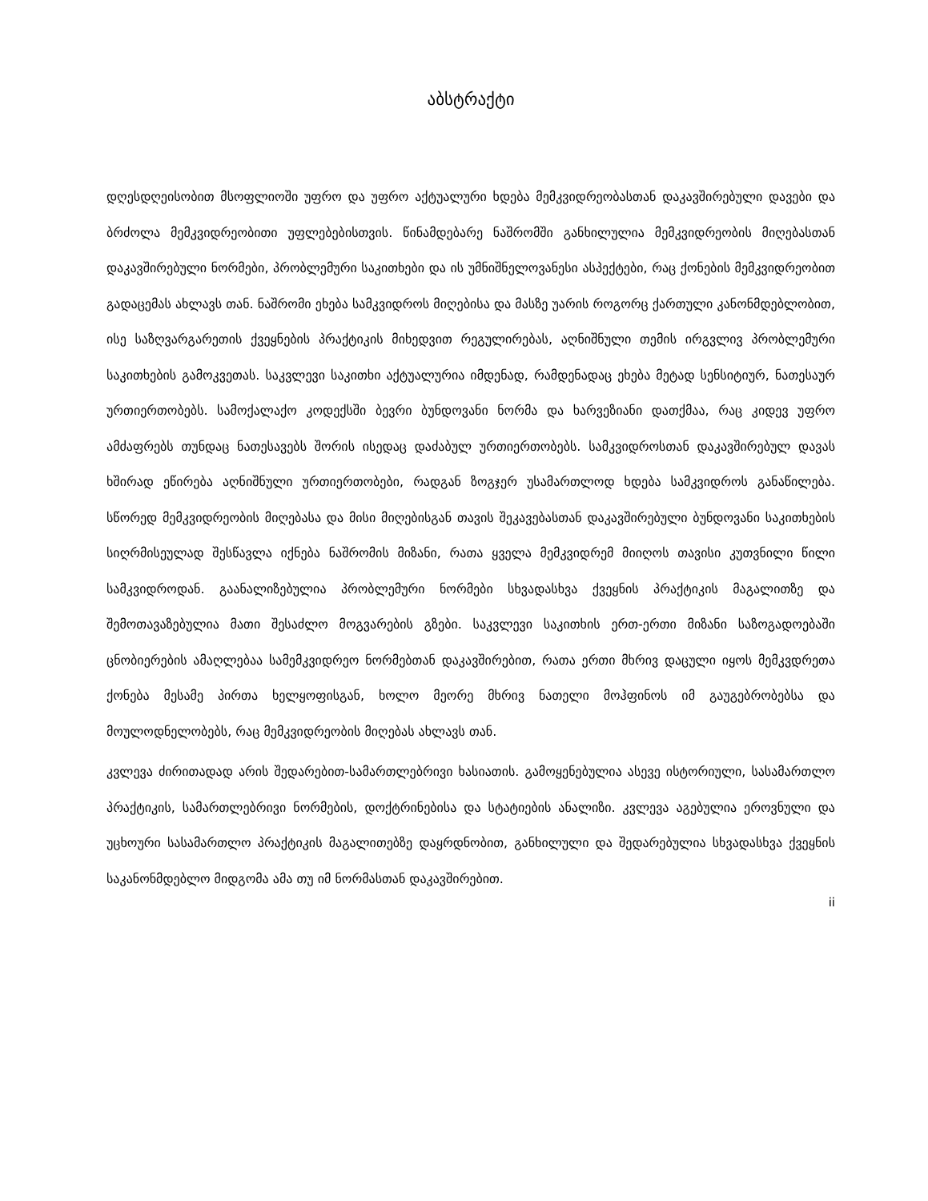აბსტრაქტი
დღესდღეისობით მსოფლიოში უფრო და უფრო აქტუალური ხდება მემკვიდრეობასთან დაკავშირებული დავები და ბრძოლა მემკვიდრეობითი უფლებებისთვის. წინამდებარე ნაშრომში განხილულია მემკვიდრეობის მიღებასთან დაკავშირებული ნორმები, პრობლემური საკითხები და ის უმნიშნელოვანესი ასპექტები, რაც ქონების მემკვიდრეობით გადაცემას ახლავს თან. ნაშრომი ეხება სამკვიდროს მიღებისა და მასზე უარის როგორც ქართული კანონმდებლობით, ისე საზღვარგარეთის ქვეყნების პრაქტიკის მიხედვით რეგულირებას, აღნიშნული თემის ირგვლივ პრობლემური საკითხების გამოკვეთას. საკვლევი საკითხი აქტუალურია იმდენად, რამდენადაც ეხება მეტად სენსიტიურ, ნათესაურ ურთიერთობებს. სამოქალაქო კოდექსში ბევრი ბუნდოვანი ნორმა და ხარვეზიანი დათქმაა, რაც კიდევ უფრო ამძაფრებს თუნდაც ნათესავებს შორის ისედაც დაძაბულ ურთიერთობებს. სამკვიდროსთან დაკავშირებულ დავას ხშირად ეწირება აღნიშნული ურთიერთობები, რადგან ზოგჯერ უსამართლოდ ხდება სამკვიდროს განაწილება. სწორედ მემკვიდრეობის მიღებასა და მისი მიღებისგან თავის შეკავებასთან დაკავშირებული ბუნდოვანი საკითხების სიღრმისეულად შესწავლა იქნება ნაშრომის მიზანი, რათა ყველა მემკვიდრემ მიიღოს თავისი კუთვნილი წილი სამკვიდროდან. გაანალიზებულია პრობლემური ნორმები სხვადასხვა ქვეყნის პრაქტიკის მაგალითზე და შემოთავაზებულია მათი შესაძლო მოგვარების გზები. საკვლევი საკითხის ერთ-ერთი მიზანი საზოგადოებაში ცნობიერების ამაღლებაა სამემკვიდრეო ნორმებთან დაკავშირებით, რათა ერთი მხრივ დაცული იყოს მემკვდრეთა ქონება მესამე პირთა ხელყოფისგან, ხოლო მეორე მხრივ ნათელი მოჰფინოს იმ გაუგებრობებსა და მოულოდნელობებს, რაც მემკვიდრეობის მიღებას ახლავს თან.
კვლევა ძირითადად არის შედარებით-სამართლებრივი ხასიათის. გამოყენებულია ასევე ისტორიული, სასამართლო პრაქტიკის, სამართლებრივი ნორმების, დოქტრინებისა და სტატიების ანალიზი. კვლევა აგებულია ეროვნული და უცხოური სასამართლო პრაქტიკის მაგალითებზე დაყრდნობით, განხილული და შედარებულია სხვადასხვა ქვეყნის საკანონმდებლო მიდგომა ამა თუ იმ ნორმასთან დაკავშირებით.
ii